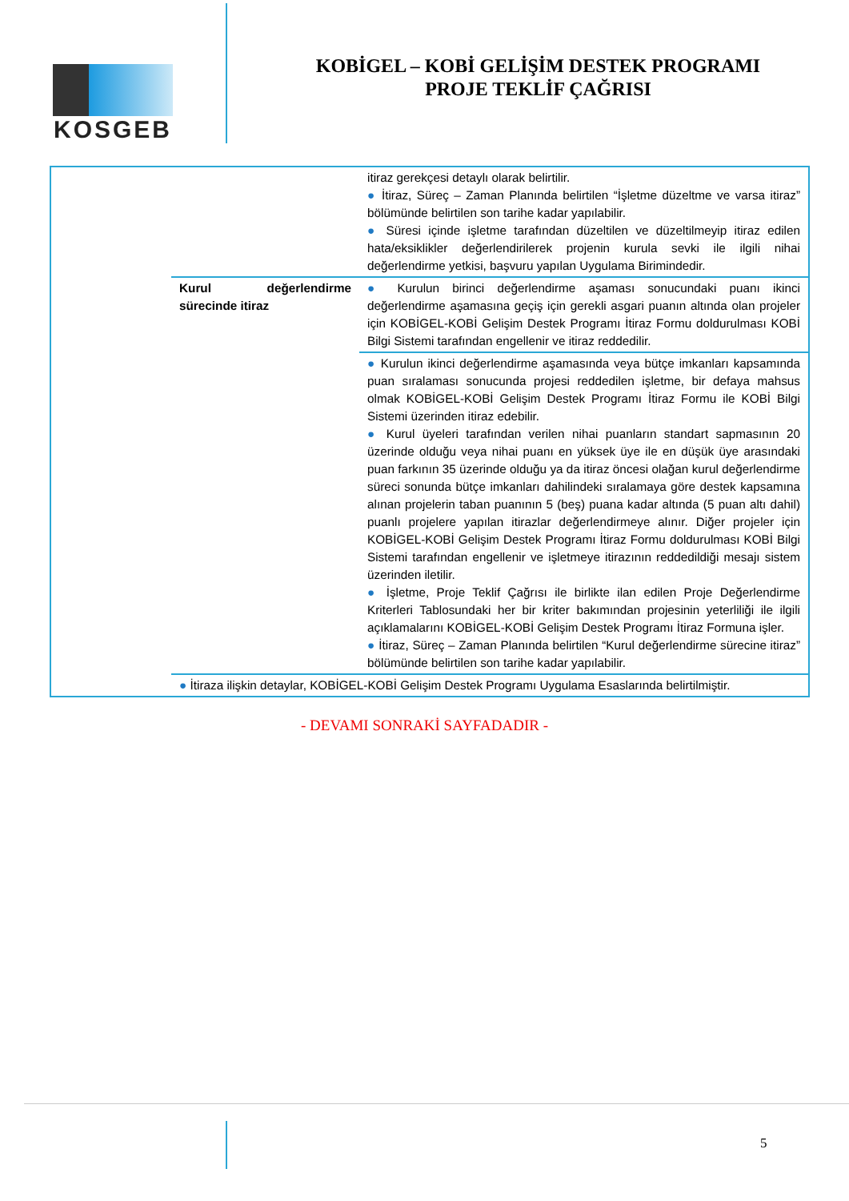KOSGEB
KOBİGEL – KOBİ GELİŞİM DESTEK PROGRAMI
PROJE TEKLİF ÇAĞRISI
| | | itiraz gerekçesi detaylı olarak belirtilir. ● İtiraz, Süreç – Zaman Planında belirtilen “İşletme düzeltme ve varsa itiraz” bölümünde belirtilen son tarihe kadar yapılabilir. ● Süresi içinde işletme tarafından düzeltilen ve düzeltilmeyip itiraz edilen hata/eksiklikler değerlendirilerek projenin kurula sevki ile ilgili nihai değerlendirme yetkisi, başvuru yapılan Uygulama Birimindedir. |
| | Kurul değerlendirme sürecinde itiraz | ● Kurulun birinci değerlendirme aşaması sonucundaki puanı ikinci değerlendirme aşamasına geçiş için gerekli asgari puanın altında olan projeler için KOBİGEL-KOBİ Gelişim Destek Programı İtiraz Formu doldurulması KOBİ Bilgi Sistemi tarafından engellenir ve itiraz reddedilir. |
| | | ● Kurulun ikinci değerlendirme aşamasında veya bütçe imkanları kapsamında puan sıralaması sonucunda projesi reddedilen işletme, bir defaya mahsus olmak KOBİGEL-KOBİ Gelişim Destek Programı İtiraz Formu ile KOBİ Bilgi Sistemi üzerinden itiraz edebilir. ● Kurul üyeleri tarafından verilen nihai puanların standart sapmasının 20 üzerinde olduğu veya nihai puanı en yüksek üye ile en düşük üye arasındaki puan farkının 35 üzerinde olduğu ya da itiraz öncesi olağan kurul değerlendirme süreci sonunda bütçe imkanları dahilindeki sıralamaya göre destek kapsamına alınan projelerin taban puanının 5 (beş) puana kadar altında (5 puan altı dahil) puanlı projelere yapılan itirazlar değerlendirmeye alınır. Diğer projeler için KOBİGEL-KOBİ Gelişim Destek Programı İtiraz Formu doldurulması KOBİ Bilgi Sistemi tarafından engellenir ve işletmeye itirazının reddedildiği mesajı sistem üzerinden iletilir. ● İşletme, Proje Teklif Çağrısı ile birlikte ilan edilen Proje Değerlendirme Kriterleri Tablosundaki her bir kriter bakımından projesinin yeterliliği ile ilgili açıklamalarını KOBİGEL-KOBİ Gelişim Destek Programı İtiraz Formuna işler. ● İtiraz, Süreç – Zaman Planında belirtilen “Kurul değerlendirme sürecine itiraz” bölümünde belirtilen son tarihe kadar yapılabilir. |
| | ● İtiraza ilişkin detaylar, KOBİGEL-KOBİ Gelişim Destek Programı Uygulama Esaslarında belirtilmiştir. | |
- DEVAMI SONRAKİ SAYFADADIR -
5